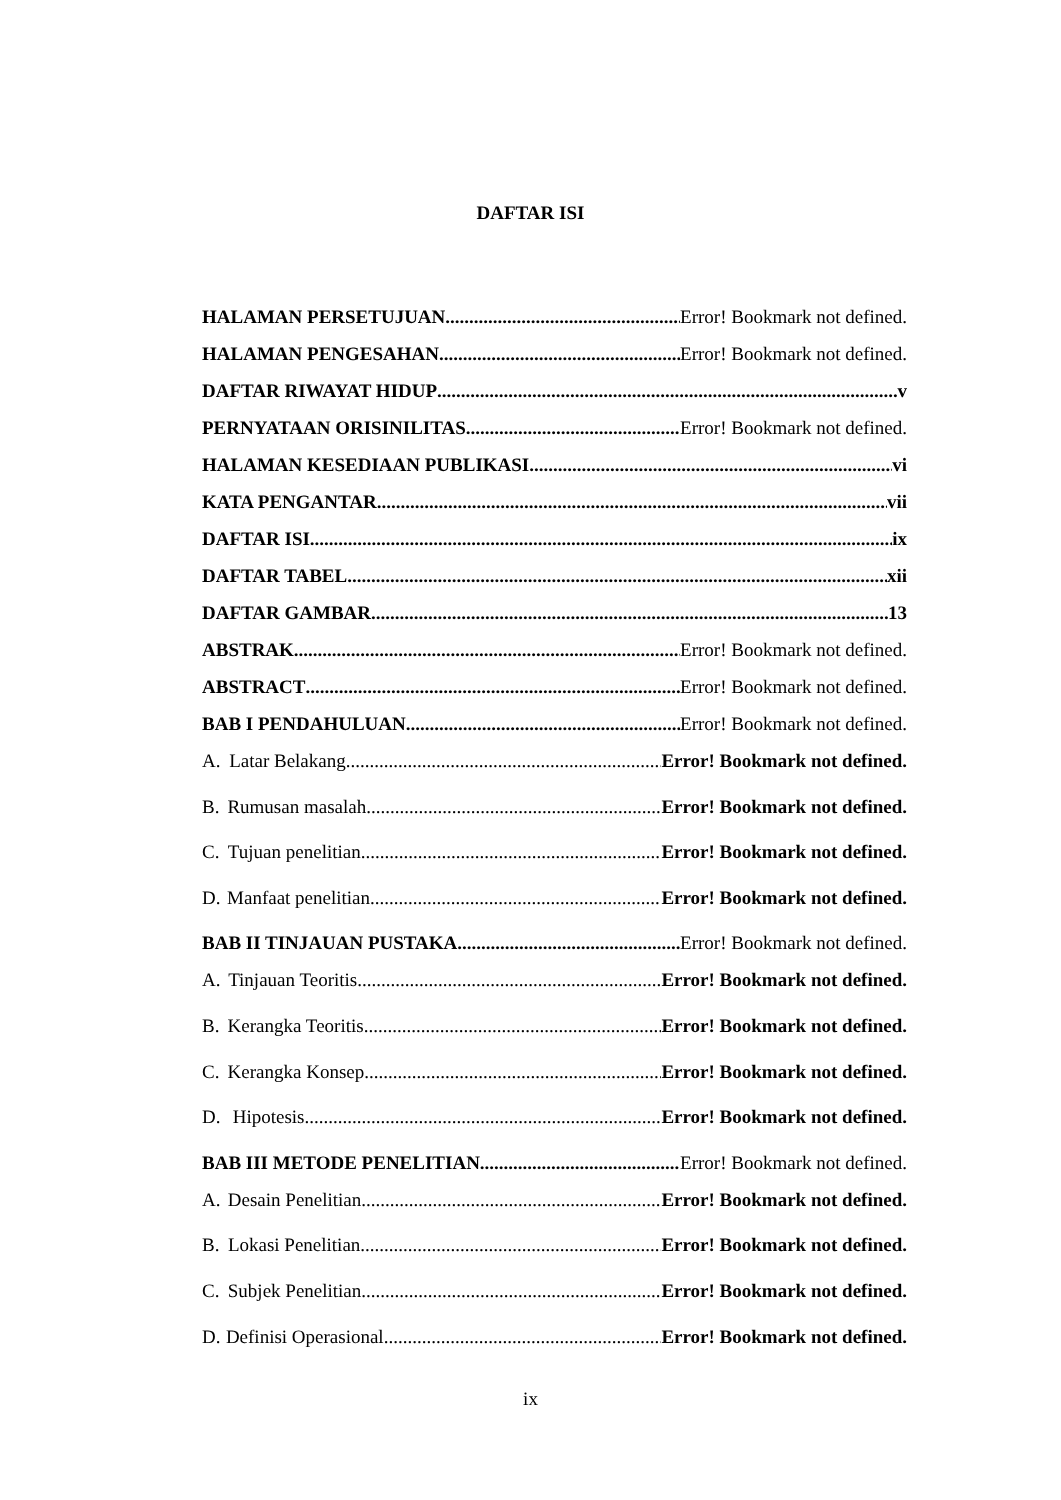DAFTAR ISI
HALAMAN PERSETUJUAN Error! Bookmark not defined.
HALAMAN PENGESAHAN Error! Bookmark not defined.
DAFTAR RIWAYAT HIDUP v
PERNYATAAN ORISINILITAS Error! Bookmark not defined.
HALAMAN KESEDIAAN PUBLIKASI vi
KATA PENGANTAR vii
DAFTAR ISI ix
DAFTAR TABEL xii
DAFTAR GAMBAR 13
ABSTRAK Error! Bookmark not defined.
ABSTRACT Error! Bookmark not defined.
BAB I PENDAHULUAN Error! Bookmark not defined.
A. Latar Belakang Error! Bookmark not defined.
B. Rumusan masalah Error! Bookmark not defined.
C. Tujuan penelitian Error! Bookmark not defined.
D. Manfaat penelitian Error! Bookmark not defined.
BAB II TINJAUAN PUSTAKA Error! Bookmark not defined.
A. Tinjauan Teoritis Error! Bookmark not defined.
B. Kerangka Teoritis Error! Bookmark not defined.
C. Kerangka Konsep Error! Bookmark not defined.
D. Hipotesis Error! Bookmark not defined.
BAB III METODE PENELITIAN Error! Bookmark not defined.
A. Desain Penelitian Error! Bookmark not defined.
B. Lokasi Penelitian Error! Bookmark not defined.
C. Subjek Penelitian Error! Bookmark not defined.
D. Definisi Operasional Error! Bookmark not defined.
ix